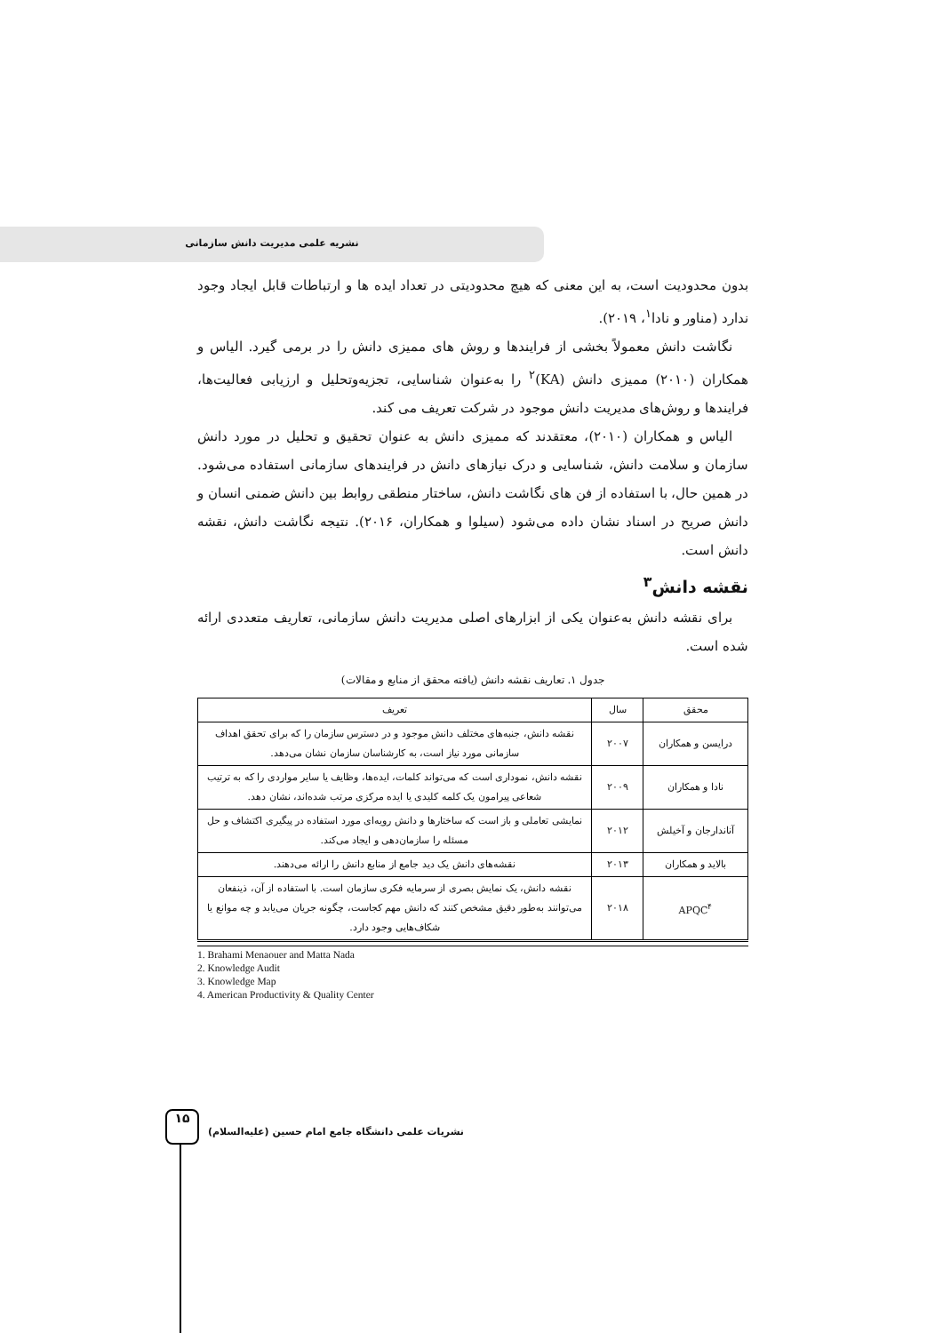نشریه علمی مدیریت دانش سازمانی
بدون محدودیت است، به این معنی که هیچ محدودیتی در تعداد ایده ها و ارتباطات قابل ایجاد وجود ندارد (مناور و نادا<sup>۱</sup>، ۲۰۱۹).
نگاشت دانش معمولاً بخشی از فرایندها و روش های ممیزی دانش را در برمی گیرد. الیاس و همکاران (۲۰۱۰) ممیزی دانش (KA)<sup>۲</sup> را به‌عنوان شناسایی، تجزیه‌وتحلیل و ارزیابی فعالیت‌ها، فرایندها و روش‌های مدیریت دانش موجود در شرکت تعریف می کند.
الیاس و همکاران (۲۰۱۰)، معتقدند که ممیزی دانش به عنوان تحقیق و تحلیل در مورد دانش سازمان و سلامت دانش، شناسایی و درک نیازهای دانش در فرایندهای سازمانی استفاده می‌شود. در همین حال، با استفاده از فن های نگاشت دانش، ساختار منطقی روابط بین دانش ضمنی انسان و دانش صریح در اسناد نشان داده می‌شود (سیلوا و همکاران، ۲۰۱۶). نتیجه نگاشت دانش، نقشه دانش است.
نقشه دانش<sup>۳</sup>
برای نقشه دانش به‌عنوان یکی از ابزارهای اصلی مدیریت دانش سازمانی، تعاریف متعددی ارائه شده است.
جدول ۱. تعاریف نقشه دانش (یافته محقق از منابع و مقالات)
| محقق | سال | تعریف |
| --- | --- | --- |
| درایسن و همکاران | ۲۰۰۷ | نقشه دانش، جنبه‌های مختلف دانش موجود و در دسترس سازمان را که برای تحقق اهداف سازمانی مورد نیاز است، به کارشناسان سازمان نشان می‌دهد. |
| نادا و همکاران | ۲۰۰۹ | نقشه دانش، نموداری است که می‌تواند کلمات، ایده‌ها، وظایف یا سایر مواردی را که به ترتیب شعاعی پیرامون یک کلمه کلیدی یا ایده مرکزی مرتب شده‌اند، نشان دهد. |
| آناندارجان و آخیلش | ۲۰۱۲ | نمایشی تعاملی و باز است که ساختارها و دانش رویه‌ای مورد استفاده در پیگیری اکتشاف و حل مسئله را سازمان‌دهی و ایجاد می‌کند. |
| بالاید و همکاران | ۲۰۱۳ | نقشه‌های دانش یک دید جامع از منابع دانش را ارائه می‌دهند. |
| APQC<sup>۴</sup> | ۲۰۱۸ | نقشه دانش، یک نمایش بصری از سرمایه فکری سازمان است. با استفاده از آن، ذینفعان می‌توانند به‌طور دقیق مشخص کنند که دانش مهم کجاست، چگونه جریان می‌یابد و چه موانع یا شکاف‌هایی وجود دارد. |
1. Brahami Menaouer and Matta Nada
2. Knowledge Audit
3. Knowledge Map
4. American Productivity & Quality Center
۱۵
نشریات علمی دانشگاه جامع امام حسین (علیه‌السلام)